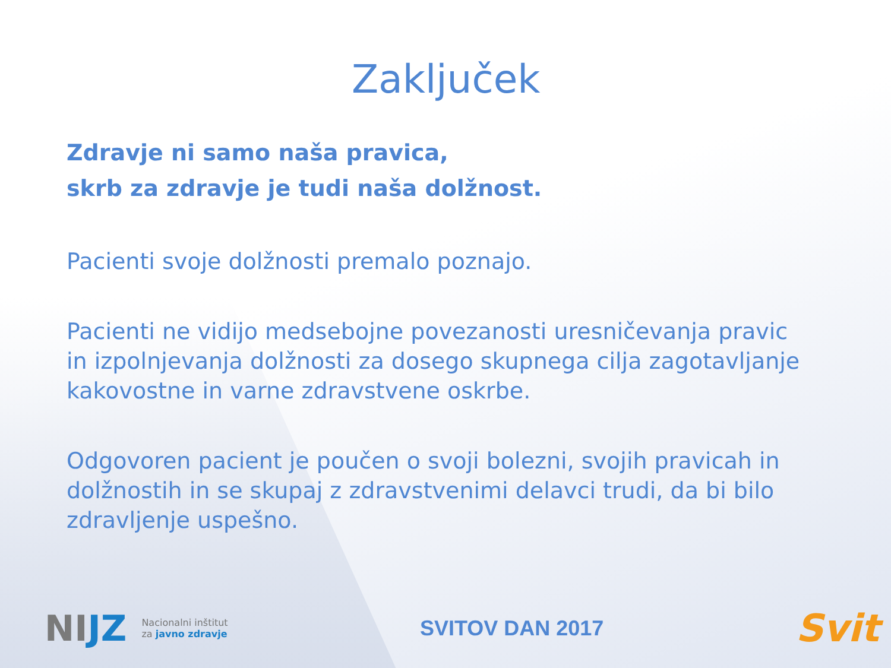Zaključek
Zdravje ni samo naša pravica,
skrb za zdravje je tudi naša dolžnost.
Pacienti svoje dolžnosti premalo poznajo.
Pacienti ne vidijo medsebojne povezanosti uresničevanja pravic in izpolnjevanja dolžnosti za dosego skupnega cilja zagotavljanje kakovostne in varne zdravstvene oskrbe.
Odgovoren pacient je poučen o svoji bolezni, svojih pravicah in dolžnostih in se skupaj z zdravstvenimi delavci trudi, da bi bilo zdravljenje uspešno.
NIJZ Nacionalni inštitut
za javno zdravje
SVITOV DAN 2017 Svit